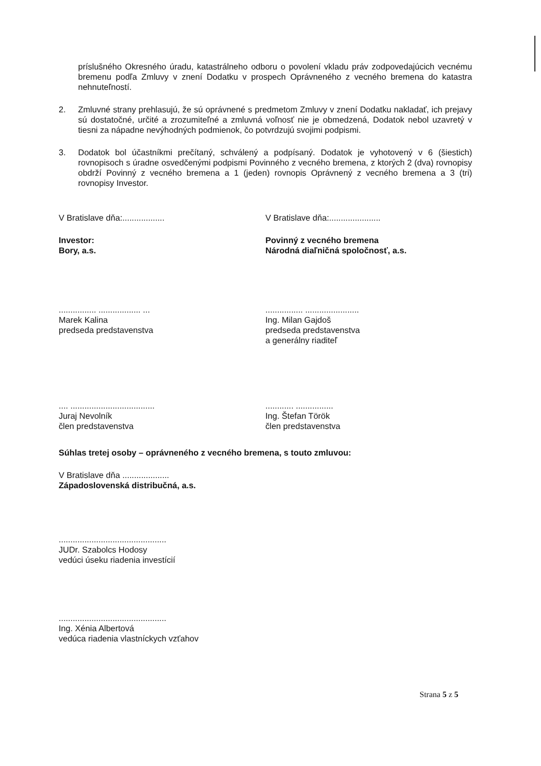príslušného Okresného úradu, katastrálneho odboru o povolení vkladu práv zodpovedajúcich vecnému bremenu podľa Zmluvy v znení Dodatku v prospech Oprávneného z vecného bremena do katastra nehnuteľností.
2. Zmluvné strany prehlasujú, že sú oprávnené s predmetom Zmluvy v znení Dodatku nakladať, ich prejavy sú dostatočné, určité a zrozumiteľné a zmluvná voľnosť nie je obmedzená, Dodatok nebol uzavretý v tiesni za nápadne nevýhodných podmienok, čo potvrdzujú svojimi podpismi.
3. Dodatok bol účastníkmi prečítaný, schválený a podpísaný. Dodatok je vyhotovený v 6 (šiestich) rovnopisoch s úradne osvedčenými podpismi Povinného z vecného bremena, z ktorých 2 (dva) rovnopisy obdrží Povinný z vecného bremena a 1 (jeden) rovnopis Oprávnený z vecného bremena a 3 (tri) rovnopisy Investor.
V Bratislave dňa:..................
Investor:
Bory, a.s.
................ .................. ...
Marek Kalina
predseda predstavenstva
.... ....................................
Juraj Nevolník
člen predstavenstva
V Bratislave dňa:......................
Povinný z vecného bremena
Národná diaľničná spoločnosť, a.s.
................ .......................
Ing. Milan Gajdoš
predseda predstavenstva
a generálny riaditeľ
............ ................
Ing. Štefan Török
člen predstavenstva
Súhlas tretej osoby – oprávneného z vecného bremena, s touto zmluvou:
V Bratislave dňa ....................
Západoslovenská distribučná, a.s.
..............................................
JUDr. Szabolcs Hodosy
vedúci úseku riadenia investícií
..............................................
Ing. Xénia Albertová
vedúca riadenia vlastníckych vzťahov
Strana 5 z 5